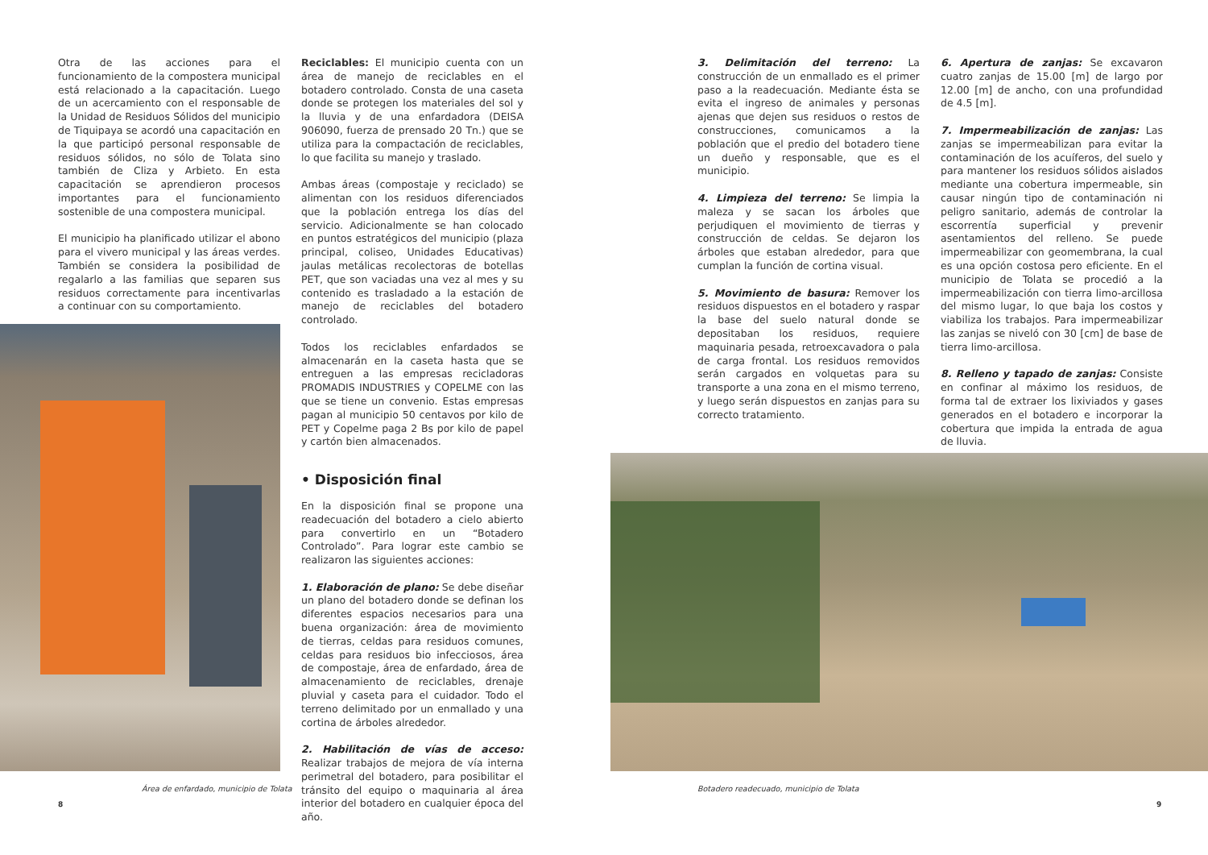Otra de las acciones para el funcionamiento de la compostera municipal está relacionado a la capacitación. Luego de un acercamiento con el responsable de la Unidad de Residuos Sólidos del municipio de Tiquipaya se acordó una capacitación en la que participó personal responsable de residuos sólidos, no sólo de Tolata sino también de Cliza y Arbieto. En esta capacitación se aprendieron procesos importantes para el funcionamiento sostenible de una compostera municipal.
El municipio ha planificado utilizar el abono para el vivero municipal y las áreas verdes. También se considera la posibilidad de regalarlo a las familias que separen sus residuos correctamente para incentivarlas a continuar con su comportamiento.
Área de enfardado, municipio de Tolata
Reciclables: El municipio cuenta con un área de manejo de reciclables en el botadero controlado. Consta de una caseta donde se protegen los materiales del sol y la lluvia y de una enfardadora (DEISA 906090, fuerza de prensado 20 Tn.) que se utiliza para la compactación de reciclables, lo que facilita su manejo y traslado.
Ambas áreas (compostaje y reciclado) se alimentan con los residuos diferenciados que la población entrega los días del servicio. Adicionalmente se han colocado en puntos estratégicos del municipio (plaza principal, coliseo, Unidades Educativas) jaulas metálicas recolectoras de botellas PET, que son vaciadas una vez al mes y su contenido es trasladado a la estación de manejo de reciclables del botadero controlado.
Todos los reciclables enfardados se almacenarán en la caseta hasta que se entreguen a las empresas recicladoras PROMADIS INDUSTRIES y COPELME con las que se tiene un convenio. Estas empresas pagan al municipio 50 centavos por kilo de PET y Copelme paga 2 Bs por kilo de papel y cartón bien almacenados.
• Disposición final
En la disposición final se propone una readecuación del botadero a cielo abierto para convertirlo en un “Botadero Controlado”. Para lograr este cambio se realizaron las siguientes acciones:
1. Elaboración de plano: Se debe diseñar un plano del botadero donde se definan los diferentes espacios necesarios para una buena organización: área de movimiento de tierras, celdas para residuos comunes, celdas para residuos bio infecciosos, área de compostaje, área de enfardado, área de almacenamiento de reciclables, drenaje pluvial y caseta para el cuidador. Todo el terreno delimitado por un enmallado y una cortina de árboles alrededor.
2. Habilitación de vías de acceso: Realizar trabajos de mejora de vía interna perimetral del botadero, para posibilitar el tránsito del equipo o maquinaria al área interior del botadero en cualquier época del año.
8
3. Delimitación del terreno: La construcción de un enmallado es el primer paso a la readecuación. Mediante ésta se evita el ingreso de animales y personas ajenas que dejen sus residuos o restos de construcciones, comunicamos a la población que el predio del botadero tiene un dueño y responsable, que es el municipio.
4. Limpieza del terreno: Se limpia la maleza y se sacan los árboles que perjudiquen el movimiento de tierras y construcción de celdas. Se dejaron los árboles que estaban alrededor, para que cumplan la función de cortina visual.
5. Movimiento de basura: Remover los residuos dispuestos en el botadero y raspar la base del suelo natural donde se depositaban los residuos, requiere maquinaria pesada, retroexcavadora o pala de carga frontal. Los residuos removidos serán cargados en volquetas para su transporte a una zona en el mismo terreno, y luego serán dispuestos en zanjas para su correcto tratamiento.
6. Apertura de zanjas: Se excavaron cuatro zanjas de 15.00 [m] de largo por 12.00 [m] de ancho, con una profundidad de 4.5 [m].
7. Impermeabilización de zanjas: Las zanjas se impermeabilizan para evitar la contaminación de los acuíferos, del suelo y para mantener los residuos sólidos aislados mediante una cobertura impermeable, sin causar ningún tipo de contaminación ni peligro sanitario, además de controlar la escorrentía superficial y prevenir asentamientos del relleno. Se puede impermeabilizar con geomembrana, la cual es una opción costosa pero eficiente. En el municipio de Tolata se procedió a la impermeabilización con tierra limo-arcillosa del mismo lugar, lo que baja los costos y viabiliza los trabajos. Para impermeabilizar las zanjas se niveló con 30 [cm] de base de tierra limo-arcillosa.
8. Relleno y tapado de zanjas: Consiste en confinar al máximo los residuos, de forma tal de extraer los lixiviados y gases generados en el botadero e incorporar la cobertura que impida la entrada de agua de lluvia.
Botadero readecuado, municipio de Tolata
9